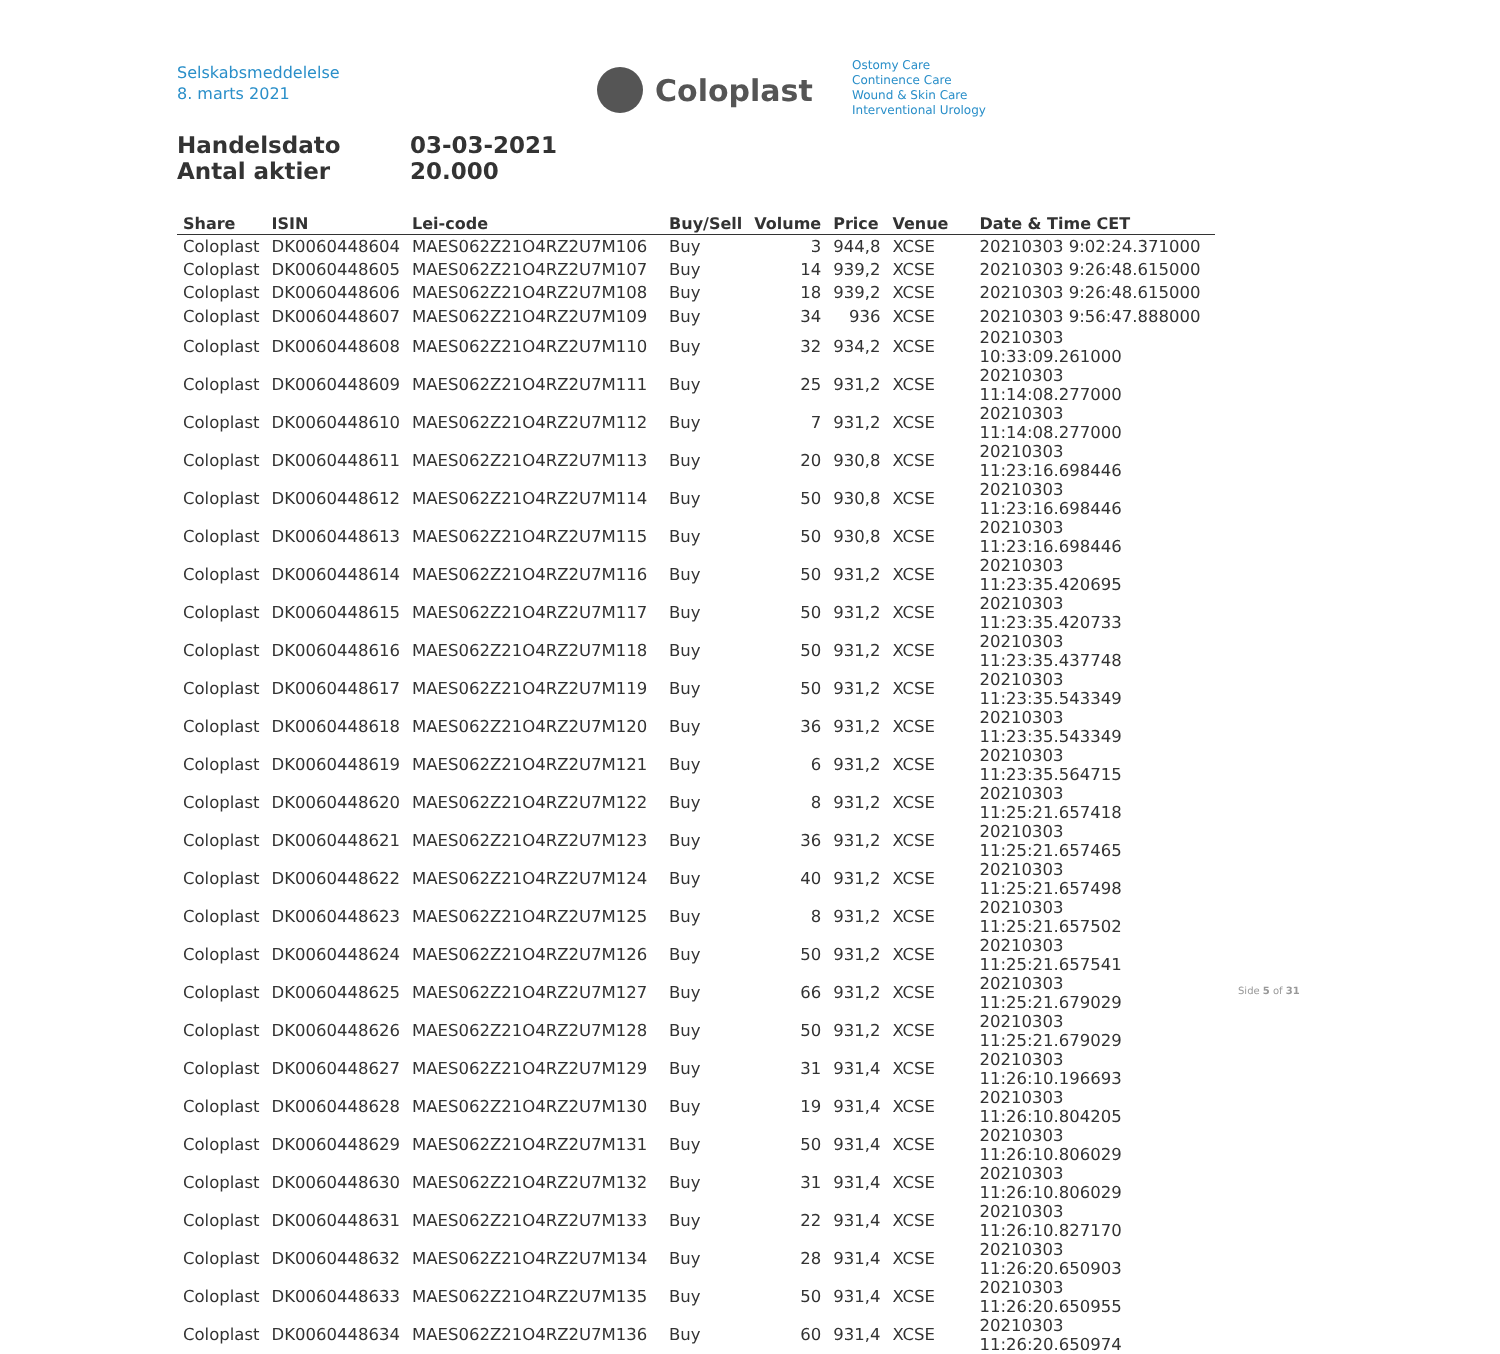Selskabsmeddelelse
8. marts 2021
Coloplast
Ostomy Care
Continence Care
Wound & Skin Care
Interventional Urology
Handelsdato 03-03-2021
Antal aktier 20.000
| Share | ISIN | Lei-code | Buy/Sell | Volume | Price | Venue | Date & Time CET |
| --- | --- | --- | --- | --- | --- | --- | --- |
| Coloplast | DK0060448604 | MAES062Z21O4RZ2U7M106 | Buy | 3 | 944,8 | XCSE | 20210303 9:02:24.371000 |
| Coloplast | DK0060448605 | MAES062Z21O4RZ2U7M107 | Buy | 14 | 939,2 | XCSE | 20210303 9:26:48.615000 |
| Coloplast | DK0060448606 | MAES062Z21O4RZ2U7M108 | Buy | 18 | 939,2 | XCSE | 20210303 9:26:48.615000 |
| Coloplast | DK0060448607 | MAES062Z21O4RZ2U7M109 | Buy | 34 | 936 | XCSE | 20210303 9:56:47.888000 |
| Coloplast | DK0060448608 | MAES062Z21O4RZ2U7M110 | Buy | 32 | 934,2 | XCSE | 20210303 10:33:09.261000 |
| Coloplast | DK0060448609 | MAES062Z21O4RZ2U7M111 | Buy | 25 | 931,2 | XCSE | 20210303 11:14:08.277000 |
| Coloplast | DK0060448610 | MAES062Z21O4RZ2U7M112 | Buy | 7 | 931,2 | XCSE | 20210303 11:14:08.277000 |
| Coloplast | DK0060448611 | MAES062Z21O4RZ2U7M113 | Buy | 20 | 930,8 | XCSE | 20210303 11:23:16.698446 |
| Coloplast | DK0060448612 | MAES062Z21O4RZ2U7M114 | Buy | 50 | 930,8 | XCSE | 20210303 11:23:16.698446 |
| Coloplast | DK0060448613 | MAES062Z21O4RZ2U7M115 | Buy | 50 | 930,8 | XCSE | 20210303 11:23:16.698446 |
| Coloplast | DK0060448614 | MAES062Z21O4RZ2U7M116 | Buy | 50 | 931,2 | XCSE | 20210303 11:23:35.420695 |
| Coloplast | DK0060448615 | MAES062Z21O4RZ2U7M117 | Buy | 50 | 931,2 | XCSE | 20210303 11:23:35.420733 |
| Coloplast | DK0060448616 | MAES062Z21O4RZ2U7M118 | Buy | 50 | 931,2 | XCSE | 20210303 11:23:35.437748 |
| Coloplast | DK0060448617 | MAES062Z21O4RZ2U7M119 | Buy | 50 | 931,2 | XCSE | 20210303 11:23:35.543349 |
| Coloplast | DK0060448618 | MAES062Z21O4RZ2U7M120 | Buy | 36 | 931,2 | XCSE | 20210303 11:23:35.543349 |
| Coloplast | DK0060448619 | MAES062Z21O4RZ2U7M121 | Buy | 6 | 931,2 | XCSE | 20210303 11:23:35.564715 |
| Coloplast | DK0060448620 | MAES062Z21O4RZ2U7M122 | Buy | 8 | 931,2 | XCSE | 20210303 11:25:21.657418 |
| Coloplast | DK0060448621 | MAES062Z21O4RZ2U7M123 | Buy | 36 | 931,2 | XCSE | 20210303 11:25:21.657465 |
| Coloplast | DK0060448622 | MAES062Z21O4RZ2U7M124 | Buy | 40 | 931,2 | XCSE | 20210303 11:25:21.657498 |
| Coloplast | DK0060448623 | MAES062Z21O4RZ2U7M125 | Buy | 8 | 931,2 | XCSE | 20210303 11:25:21.657502 |
| Coloplast | DK0060448624 | MAES062Z21O4RZ2U7M126 | Buy | 50 | 931,2 | XCSE | 20210303 11:25:21.657541 |
| Coloplast | DK0060448625 | MAES062Z21O4RZ2U7M127 | Buy | 66 | 931,2 | XCSE | 20210303 11:25:21.679029 |
| Coloplast | DK0060448626 | MAES062Z21O4RZ2U7M128 | Buy | 50 | 931,2 | XCSE | 20210303 11:25:21.679029 |
| Coloplast | DK0060448627 | MAES062Z21O4RZ2U7M129 | Buy | 31 | 931,4 | XCSE | 20210303 11:26:10.196693 |
| Coloplast | DK0060448628 | MAES062Z21O4RZ2U7M130 | Buy | 19 | 931,4 | XCSE | 20210303 11:26:10.804205 |
| Coloplast | DK0060448629 | MAES062Z21O4RZ2U7M131 | Buy | 50 | 931,4 | XCSE | 20210303 11:26:10.806029 |
| Coloplast | DK0060448630 | MAES062Z21O4RZ2U7M132 | Buy | 31 | 931,4 | XCSE | 20210303 11:26:10.806029 |
| Coloplast | DK0060448631 | MAES062Z21O4RZ2U7M133 | Buy | 22 | 931,4 | XCSE | 20210303 11:26:10.827170 |
| Coloplast | DK0060448632 | MAES062Z21O4RZ2U7M134 | Buy | 28 | 931,4 | XCSE | 20210303 11:26:20.650903 |
| Coloplast | DK0060448633 | MAES062Z21O4RZ2U7M135 | Buy | 50 | 931,4 | XCSE | 20210303 11:26:20.650955 |
| Coloplast | DK0060448634 | MAES062Z21O4RZ2U7M136 | Buy | 60 | 931,4 | XCSE | 20210303 11:26:20.650974 |
Side 5 of 31